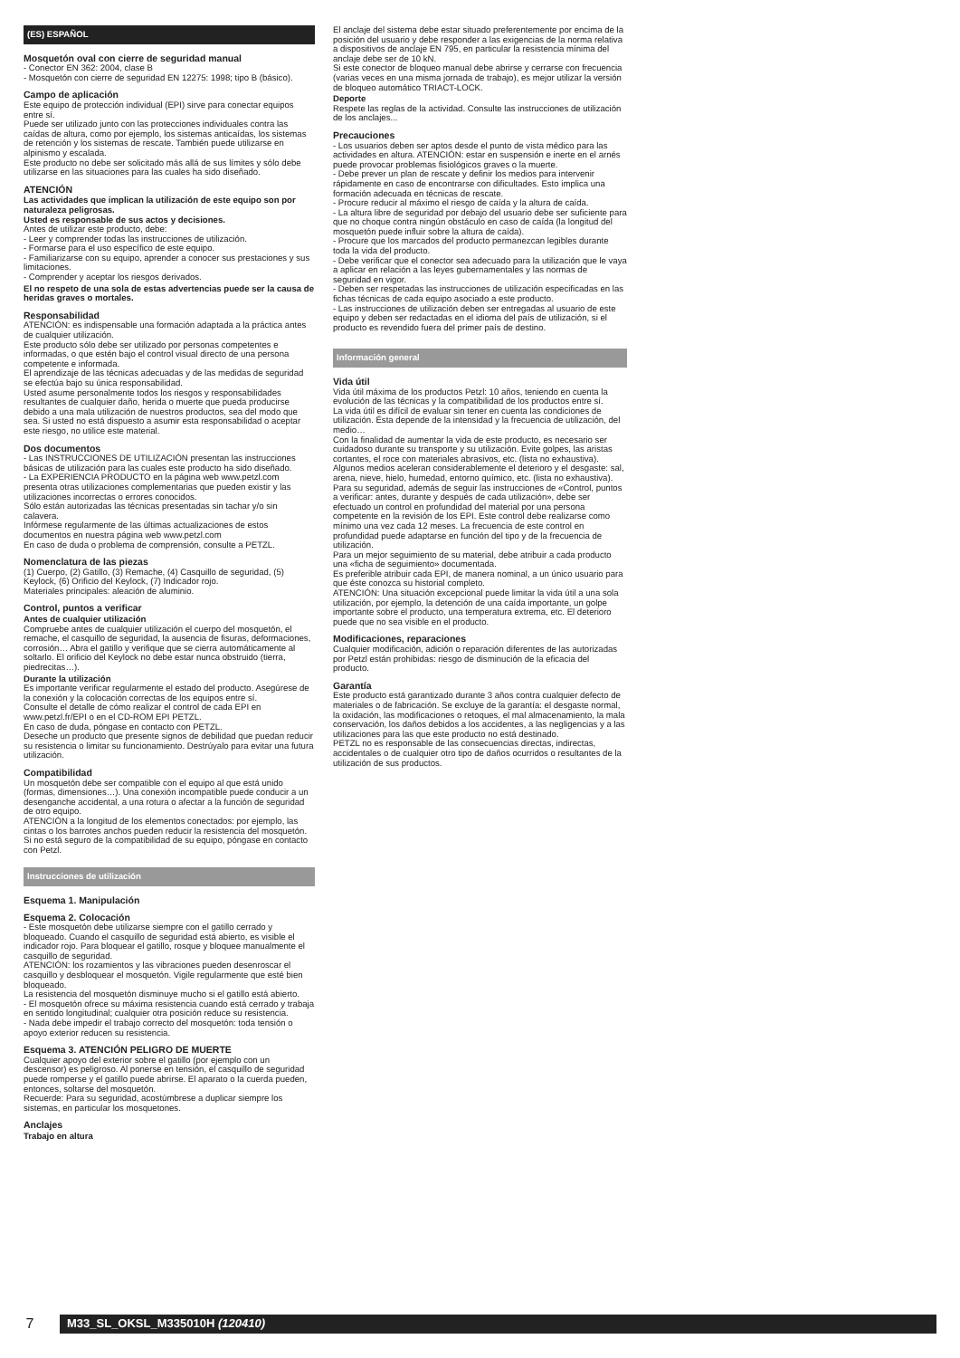(ES) ESPAÑOL
Mosquetón oval con cierre de seguridad manual
- Conector EN 362: 2004, clase B
- Mosquetón con cierre de seguridad EN 12275: 1998; tipo B (básico).
Campo de aplicación
Este equipo de protección individual (EPI) sirve para conectar equipos entre sí.
Puede ser utilizado junto con las protecciones individuales contra las caídas de altura, como por ejemplo, los sistemas anticaídas, los sistemas de retención y los sistemas de rescate. También puede utilizarse en alpinismo y escalada.
Este producto no debe ser solicitado más allá de sus límites y sólo debe utilizarse en las situaciones para las cuales ha sido diseñado.
ATENCIÓN
Las actividades que implican la utilización de este equipo son por naturaleza peligrosas.
Usted es responsable de sus actos y decisiones.
Antes de utilizar este producto, debe:
- Leer y comprender todas las instrucciones de utilización.
- Formarse para el uso específico de este equipo.
- Familiarizarse con su equipo, aprender a conocer sus prestaciones y sus limitaciones.
- Comprender y aceptar los riesgos derivados.
El no respeto de una sola de estas advertencias puede ser la causa de heridas graves o mortales.
Responsabilidad
ATENCIÓN: es indispensable una formación adaptada a la práctica antes de cualquier utilización.
Este producto sólo debe ser utilizado por personas competentes e informadas, o que estén bajo el control visual directo de una persona competente e informada.
El aprendizaje de las técnicas adecuadas y de las medidas de seguridad se efectúa bajo su única responsabilidad.
Usted asume personalmente todos los riesgos y responsabilidades resultantes de cualquier daño, herida o muerte que pueda producirse debido a una mala utilización de nuestros productos, sea del modo que sea. Si usted no está dispuesto a asumir esta responsabilidad o aceptar este riesgo, no utilice este material.
Dos documentos
- Las INSTRUCCIONES DE UTILIZACIÓN presentan las instrucciones básicas de utilización para las cuales este producto ha sido diseñado.
- La EXPERIENCIA PRODUCTO en la página web www.petzl.com presenta otras utilizaciones complementarias que pueden existir y las utilizaciones incorrectas o errores conocidos.
Sólo están autorizadas las técnicas presentadas sin tachar y/o sin calavera.
Infórmese regularmente de las últimas actualizaciones de estos documentos en nuestra página web www.petzl.com
En caso de duda o problema de comprensión, consulte a PETZL.
Nomenclatura de las piezas
(1) Cuerpo, (2) Gatillo, (3) Remache, (4) Casquillo de seguridad, (5) Keylock, (6) Orificio del Keylock, (7) Indicador rojo.
Materiales principales: aleación de aluminio.
Control, puntos a verificar
Antes de cualquier utilización
Compruebe antes de cualquier utilización el cuerpo del mosquetón, el remache, el casquillo de seguridad, la ausencia de fisuras, deformaciones, corrosión… Abra el gatillo y verifique que se cierra automáticamente al soltarlo. El orificio del Keylock no debe estar nunca obstruido (tierra, piedrecitas…).
Durante la utilización
Es importante verificar regularmente el estado del producto. Asegúrese de la conexión y la colocación correctas de los equipos entre sí.
Consulte el detalle de cómo realizar el control de cada EPI en www.petzl.fr/EPI o en el CD-ROM EPI PETZL.
En caso de duda, póngase en contacto con PETZL.
Deseche un producto que presente signos de debilidad que puedan reducir su resistencia o limitar su funcionamiento. Destrúyalo para evitar una futura utilización.
Compatibilidad
Un mosquetón debe ser compatible con el equipo al que está unido (formas, dimensiones…). Una conexión incompatible puede conducir a un desenganche accidental, a una rotura o afectar a la función de seguridad de otro equipo.
ATENCIÓN a la longitud de los elementos conectados: por ejemplo, las cintas o los barrotes anchos pueden reducir la resistencia del mosquetón.
Si no está seguro de la compatibilidad de su equipo, póngase en contacto con Petzl.
Instrucciones de utilización
Esquema 1. Manipulación
Esquema 2. Colocación
- Este mosquetón debe utilizarse siempre con el gatillo cerrado y bloqueado. Cuando el casquillo de seguridad está abierto, es visible el indicador rojo. Para bloquear el gatillo, rosque y bloquee manualmente el casquillo de seguridad.
ATENCIÓN: los rozamientos y las vibraciones pueden desenroscar el casquillo y desbloquear el mosquetón. Vigile regularmente que esté bien bloqueado.
La resistencia del mosquetón disminuye mucho si el gatillo está abierto.
- El mosquetón ofrece su máxima resistencia cuando está cerrado y trabaja en sentido longitudinal; cualquier otra posición reduce su resistencia.
- Nada debe impedir el trabajo correcto del mosquetón: toda tensión o apoyo exterior reducen su resistencia.
Esquema 3. ATENCIÓN PELIGRO DE MUERTE
Cualquier apoyo del exterior sobre el gatillo (por ejemplo con un descensor) es peligroso. Al ponerse en tensión, el casquillo de seguridad puede romperse y el gatillo puede abrirse. El aparato o la cuerda pueden, entonces, soltarse del mosquetón.
Recuerde: Para su seguridad, acostúmbrese a duplicar siempre los sistemas, en particular los mosquetones.
Anclajes
Trabajo en altura
El anclaje del sistema debe estar situado preferentemente por encima de la posición del usuario y debe responder a las exigencias de la norma relativa a dispositivos de anclaje EN 795, en particular la resistencia mínima del anclaje debe ser de 10 kN.
Si este conector de bloqueo manual debe abrirse y cerrarse con frecuencia (varias veces en una misma jornada de trabajo), es mejor utilizar la versión de bloqueo automático TRIACT-LOCK.
Deporte
Respete las reglas de la actividad. Consulte las instrucciones de utilización de los anclajes...
Precauciones
- Los usuarios deben ser aptos desde el punto de vista médico para las actividades en altura. ATENCIÓN: estar en suspensión e inerte en el arnés puede provocar problemas fisiológicos graves o la muerte.
- Debe prever un plan de rescate y definir los medios para intervenir rápidamente en caso de encontrarse con dificultades. Esto implica una formación adecuada en técnicas de rescate.
- Procure reducir al máximo el riesgo de caída y la altura de caída.
- La altura libre de seguridad por debajo del usuario debe ser suficiente para que no choque contra ningún obstáculo en caso de caída (la longitud del mosquetón puede influir sobre la altura de caída).
- Procure que los marcados del producto permanezcan legibles durante toda la vida del producto.
- Debe verificar que el conector sea adecuado para la utilización que le vaya a aplicar en relación a las leyes gubernamentales y las normas de seguridad en vigor.
- Deben ser respetadas las instrucciones de utilización especificadas en las fichas técnicas de cada equipo asociado a este producto.
- Las instrucciones de utilización deben ser entregadas al usuario de este equipo y deben ser redactadas en el idioma del país de utilización, si el producto es revendido fuera del primer país de destino.
Información general
Vida útil
Vida útil máxima de los productos Petzl: 10 años, teniendo en cuenta la evolución de las técnicas y la compatibilidad de los productos entre sí.
La vida útil es difícil de evaluar sin tener en cuenta las condiciones de utilización. Ésta depende de la intensidad y la frecuencia de utilización, del medio…
Con la finalidad de aumentar la vida de este producto, es necesario ser cuidadoso durante su transporte y su utilización. Evite golpes, las aristas cortantes, el roce con materiales abrasivos, etc. (lista no exhaustiva).
Algunos medios aceleran considerablemente el deterioro y el desgaste: sal, arena, nieve, hielo, humedad, entorno químico, etc. (lista no exhaustiva).
Para su seguridad, además de seguir las instrucciones de «Control, puntos a verificar: antes, durante y después de cada utilización», debe ser efectuado un control en profundidad del material por una persona competente en la revisión de los EPI. Este control debe realizarse como mínimo una vez cada 12 meses. La frecuencia de este control en profundidad puede adaptarse en función del tipo y de la frecuencia de utilización.
Para un mejor seguimiento de su material, debe atribuir a cada producto una «ficha de seguimiento» documentada.
Es preferible atribuir cada EPI, de manera nominal, a un único usuario para que éste conozca su historial completo.
ATENCIÓN: Una situación excepcional puede limitar la vida útil a una sola utilización, por ejemplo, la detención de una caída importante, un golpe importante sobre el producto, una temperatura extrema, etc. El deterioro puede que no sea visible en el producto.
Modificaciones, reparaciones
Cualquier modificación, adición o reparación diferentes de las autorizadas por Petzl están prohibidas: riesgo de disminución de la eficacia del producto.
Garantía
Este producto está garantizado durante 3 años contra cualquier defecto de materiales o de fabricación. Se excluye de la garantía: el desgaste normal, la oxidación, las modificaciones o retoques, el mal almacenamiento, la mala conservación, los daños debidos a los accidentes, a las negligencias y a las utilizaciones para las que este producto no está destinado.
PETZL no es responsable de las consecuencias directas, indirectas, accidentales o de cualquier otro tipo de daños ocurridos o resultantes de la utilización de sus productos.
7
M33_SL_OKSL_M335010H (120410)